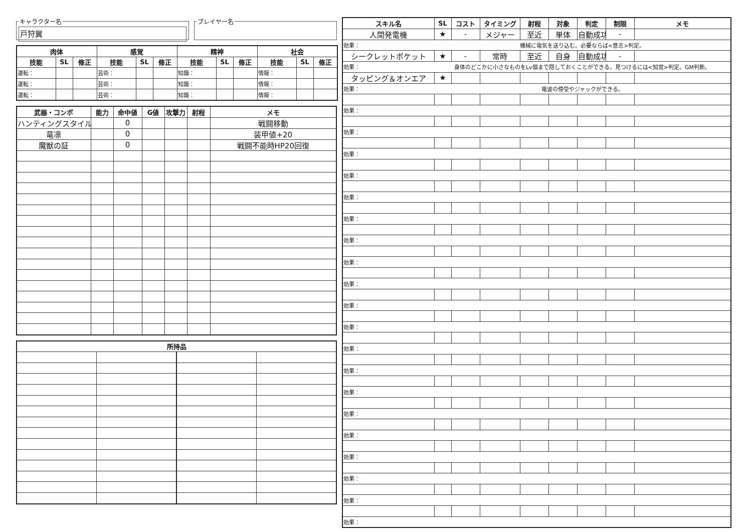キャラクター名
戸狩翼
プレイヤー名
| 肉体 | | | 感覚 | | | 精神 | | | 社会 | | |
| --- | --- | --- | --- | --- | --- | --- | --- | --- | --- | --- | --- |
| 技能 | SL | 修正 | 技能 | SL | 修正 | 技能 | SL | 修正 | 技能 | SL | 修正 |
| 運転： | | | 芸術： | | | 知識： | | | 情報： | | |
| 運転： | | | 芸術： | | | 知識： | | | 情報： | | |
| 運転： | | | 芸術： | | | 知識： | | | 情報： | | |
| 武器・コンボ | 能力 | 命中値 | G値 | 攻撃力 | 射程 | メモ |
| --- | --- | --- | --- | --- | --- | --- |
| ハンティングスタイル | | 0 | | | | 戦闘移動 |
| 竜凛 | | 0 | | | | 装甲値+20 |
| 魔獣の証 | | 0 | | | | 戦闘不能時HP20回復 |
| 所持品 | | | |
| --- | --- | --- | --- |
| スキル名 | SL | コスト | タイミング | 射程 | 対象 | 判定 | 制限 | メモ |
| --- | --- | --- | --- | --- | --- | --- | --- | --- |
| 人間発電機 | ★ | - | メジャー | 至近 | 単体 | 自動成功 | - | |
| 効果： | 機械に電気を送り込む。必要ならば<意志>判定。 | | | | | | | |
| シークレットポケット | ★ | - | 常時 | 至近 | 自身 | 自動成功 | - | |
| 効果： | 身体のどこかに小さなものをLv個まで隠しておくことができる。見つけるには<知覚>判定。GM判断。 | | | | | | | |
| タッピング＆オンエア | ★ | | | | | | | |
| 効果： | 電波の傍受やジャックができる。 | | | | | | | |
| 効果： | | | | | | | | |
| 効果： | | | | | | | | |
| 効果： | | | | | | | | |
| 効果： | | | | | | | | |
| 効果： | | | | | | | | |
| 効果： | | | | | | | | |
| 効果： | | | | | | | | |
| 効果： | | | | | | | | |
| 効果： | | | | | | | | |
| 効果： | | | | | | | | |
| 効果： | | | | | | | | |
| 効果： | | | | | | | | |
| 効果： | | | | | | | | |
| 効果： | | | | | | | | |
| 効果： | | | | | | | | |
| 効果： | | | | | | | | |
| 効果： | | | | | | | | |
| 効果： | | | | | | | | |
| 効果： | | | | | | | | |
| 効果： | | | | | | | | |